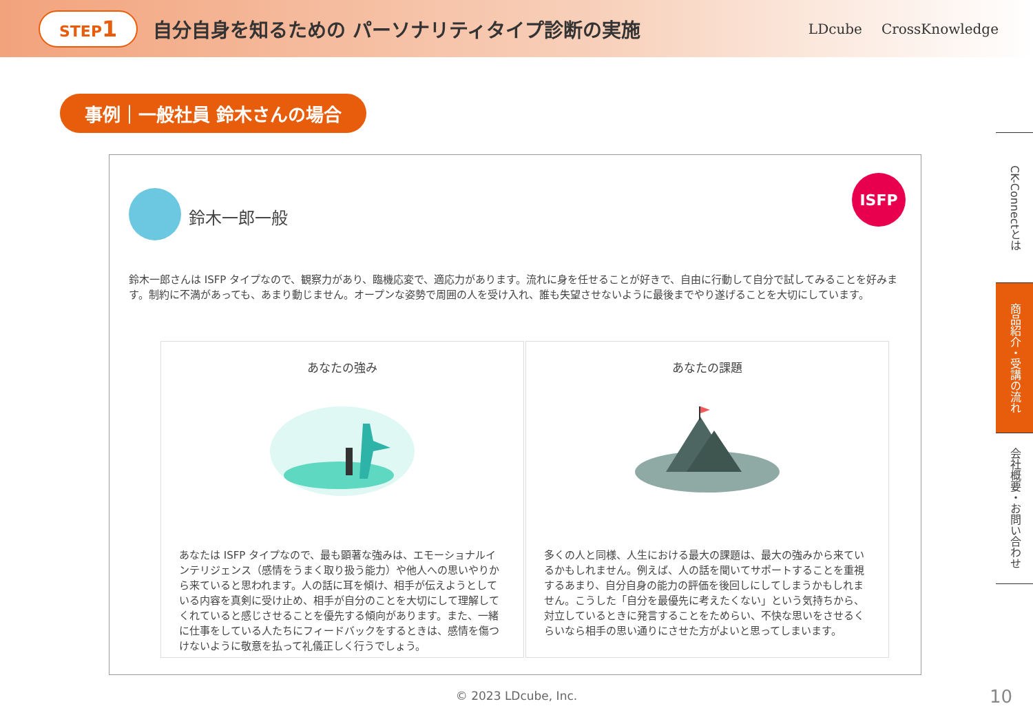STEP1 自分自身を知るための パーソナリティタイプ診断の実施
LDcube CrossKnowledge
事例｜一般社員 鈴木さんの場合
鈴木一郎一般
ISFP
鈴木一郎さんは ISFP タイプなので、観察力があり、臨機応変で、適応力があります。流れに身を任せることが好きで、自由に行動して自分で試してみることを好みます。制約に不満があっても、あまり動じません。オープンな姿勢で周囲の人を受け入れ、誰も失望させないように最後までやり遂げることを大切にしています。
あなたの強み
あなたは ISFP タイプなので、最も顕著な強みは、エモーショナルインテリジェンス（感情をうまく取り扱う能力）や他人への思いやりから来ていると思われます。人の話に耳を傾け、相手が伝えようとしている内容を真剣に受け止め、相手が自分のことを大切にして理解してくれていると感じさせることを優先する傾向があります。また、一緒に仕事をしている人たちにフィードバックをするときは、感情を傷つけないように敬意を払って礼儀正しく行うでしょう。
あなたの課題
多くの人と同様、人生における最大の課題は、最大の強みから来ているかもしれません。例えば、人の話を聞いてサポートすることを重視するあまり、自分自身の能力の評価を後回しにしてしまうかもしれません。こうした「自分を最優先に考えたくない」という気持ちから、対立しているときに発言することをためらい、不快な思いをさせるくらいなら相手の思い通りにさせた方がよいと思ってしまいます。
CK-Connectとは
商品紹介・受講の流れ
会社概要・お問い合わせ
© 2023 LDcube, Inc. 10